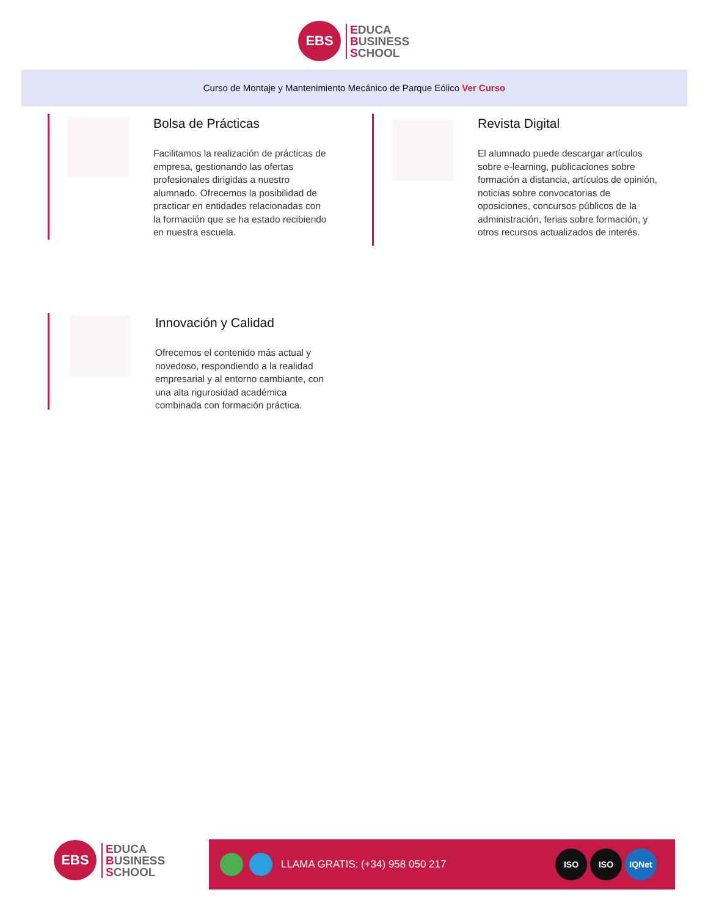EBS
EDUCA
BUSINESS
SCHOOL
Curso de Montaje y Mantenimiento Mecánico de Parque Eólico Ver Curso
Bolsa de Prácticas
Facilitamos la realización de prácticas de empresa, gestionando las ofertas profesionales dirigidas a nuestro alumnado. Ofrecemos la posibilidad de practicar en entidades relacionadas con la formación que se ha estado recibiendo en nuestra escuela.
Revista Digital
El alumnado puede descargar artículos sobre e-learning, publicaciones sobre formación a distancia, artículos de opinión, noticias sobre convocatorias de oposiciones, concursos públicos de la administración, ferias sobre formación, y otros recursos actualizados de interés.
Innovación y Calidad
Ofrecemos el contenido más actual y novedoso, respondiendo a la realidad empresarial y al entorno cambiante, con una alta rigurosidad académica combinada con formación práctica.
EBS
EDUCA
BUSINESS
SCHOOL
LLAMA GRATIS: (+34) 958 050 217
ISO ISO IQNet